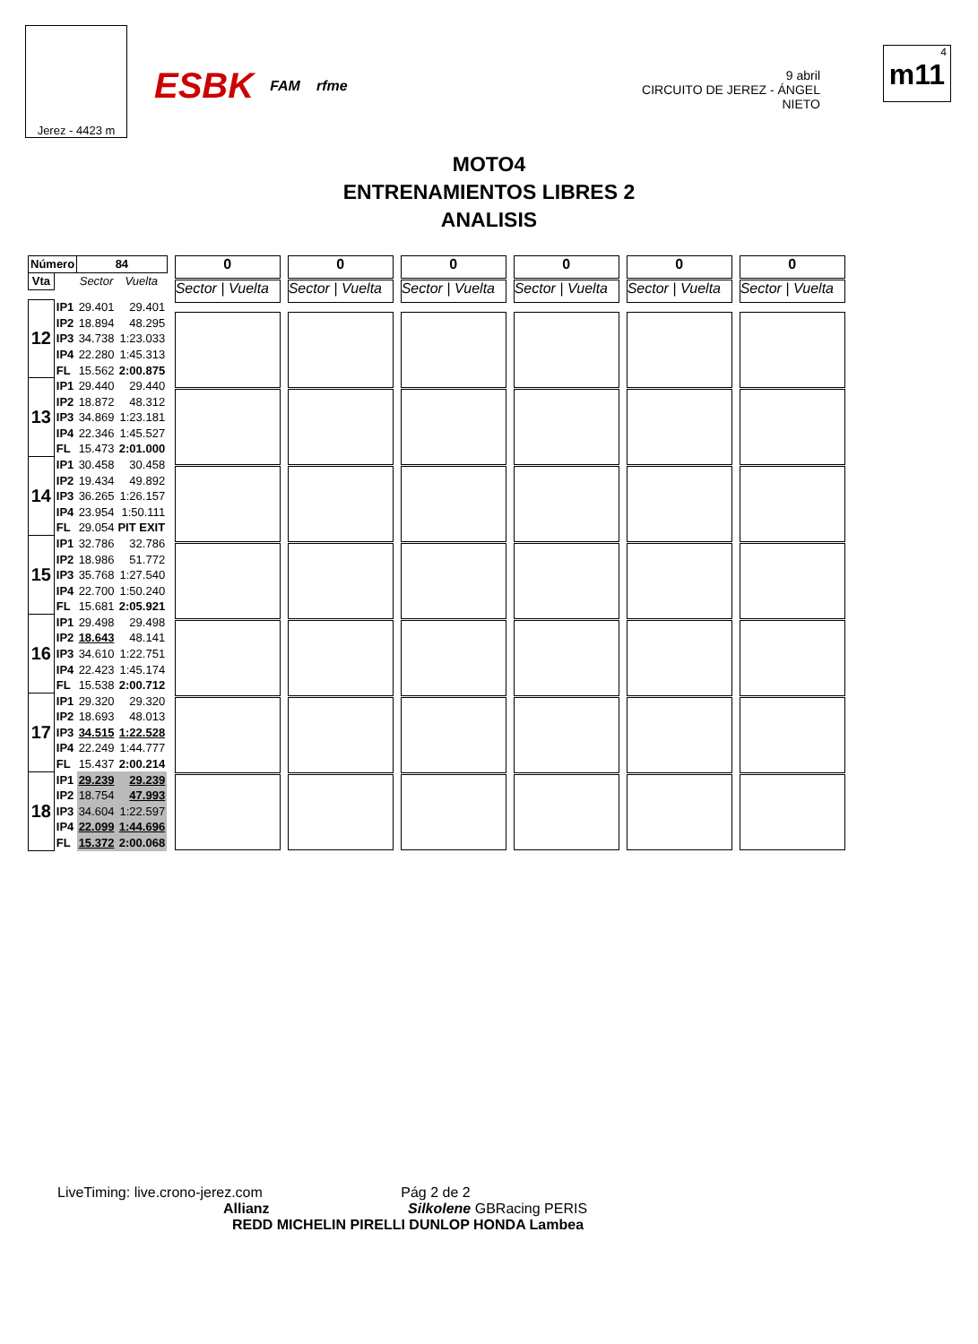Jerez - 4423 m
ESBK FAM rfme
9 abril
CIRCUITO DE JEREZ - ÁNGEL NIETO
4
m11
MOTO4
ENTRENAMIENTOS LIBRES 2
ANALISIS
| Número | | 84 | |
| --- | --- | --- | --- |
| Vta | | Sector | Vuelta |
| 12 | IP1 | 29.401 | 29.401 |
| | IP2 | 18.894 | 48.295 |
| | IP3 | 34.738 | 1:23.033 |
| | IP4 | 22.280 | 1:45.313 |
| | FL | 15.562 | 2:00.875 |
| 13 | IP1 | 29.440 | 29.440 |
| | IP2 | 18.872 | 48.312 |
| | IP3 | 34.869 | 1:23.181 |
| | IP4 | 22.346 | 1:45.527 |
| | FL | 15.473 | 2:01.000 |
| 14 | IP1 | 30.458 | 30.458 |
| | IP2 | 19.434 | 49.892 |
| | IP3 | 36.265 | 1:26.157 |
| | IP4 | 23.954 | 1:50.111 |
| | FL | 29.054 | PIT EXIT |
| 15 | IP1 | 32.786 | 32.786 |
| | IP2 | 18.986 | 51.772 |
| | IP3 | 35.768 | 1:27.540 |
| | IP4 | 22.700 | 1:50.240 |
| | FL | 15.681 | 2:05.921 |
| 16 | IP1 | 29.498 | 29.498 |
| | IP2 | 18.643 | 48.141 |
| | IP3 | 34.610 | 1:22.751 |
| | IP4 | 22.423 | 1:45.174 |
| | FL | 15.538 | 2:00.712 |
| 17 | IP1 | 29.320 | 29.320 |
| | IP2 | 18.693 | 48.013 |
| | IP3 | 34.515 | 1:22.528 |
| | IP4 | 22.249 | 1:44.777 |
| | FL | 15.437 | 2:00.214 |
| 18 | IP1 | 29.239 | 29.239 |
| | IP2 | 18.754 | 47.993 |
| | IP3 | 34.604 | 1:22.597 |
| | IP4 | 22.099 | 1:44.696 |
| | FL | 15.372 | 2:00.068 |
0
Sector | Vuelta
0
Sector | Vuelta
0
Sector | Vuelta
0
Sector | Vuelta
0
Sector | Vuelta
0
Sector | Vuelta
LiveTiming: live.crono-jerez.com Pág 2 de 2
Allianz Silkolene GBRacing PERIS
REDD MICHELIN PIRELLI DUNLOP HONDA Lambea